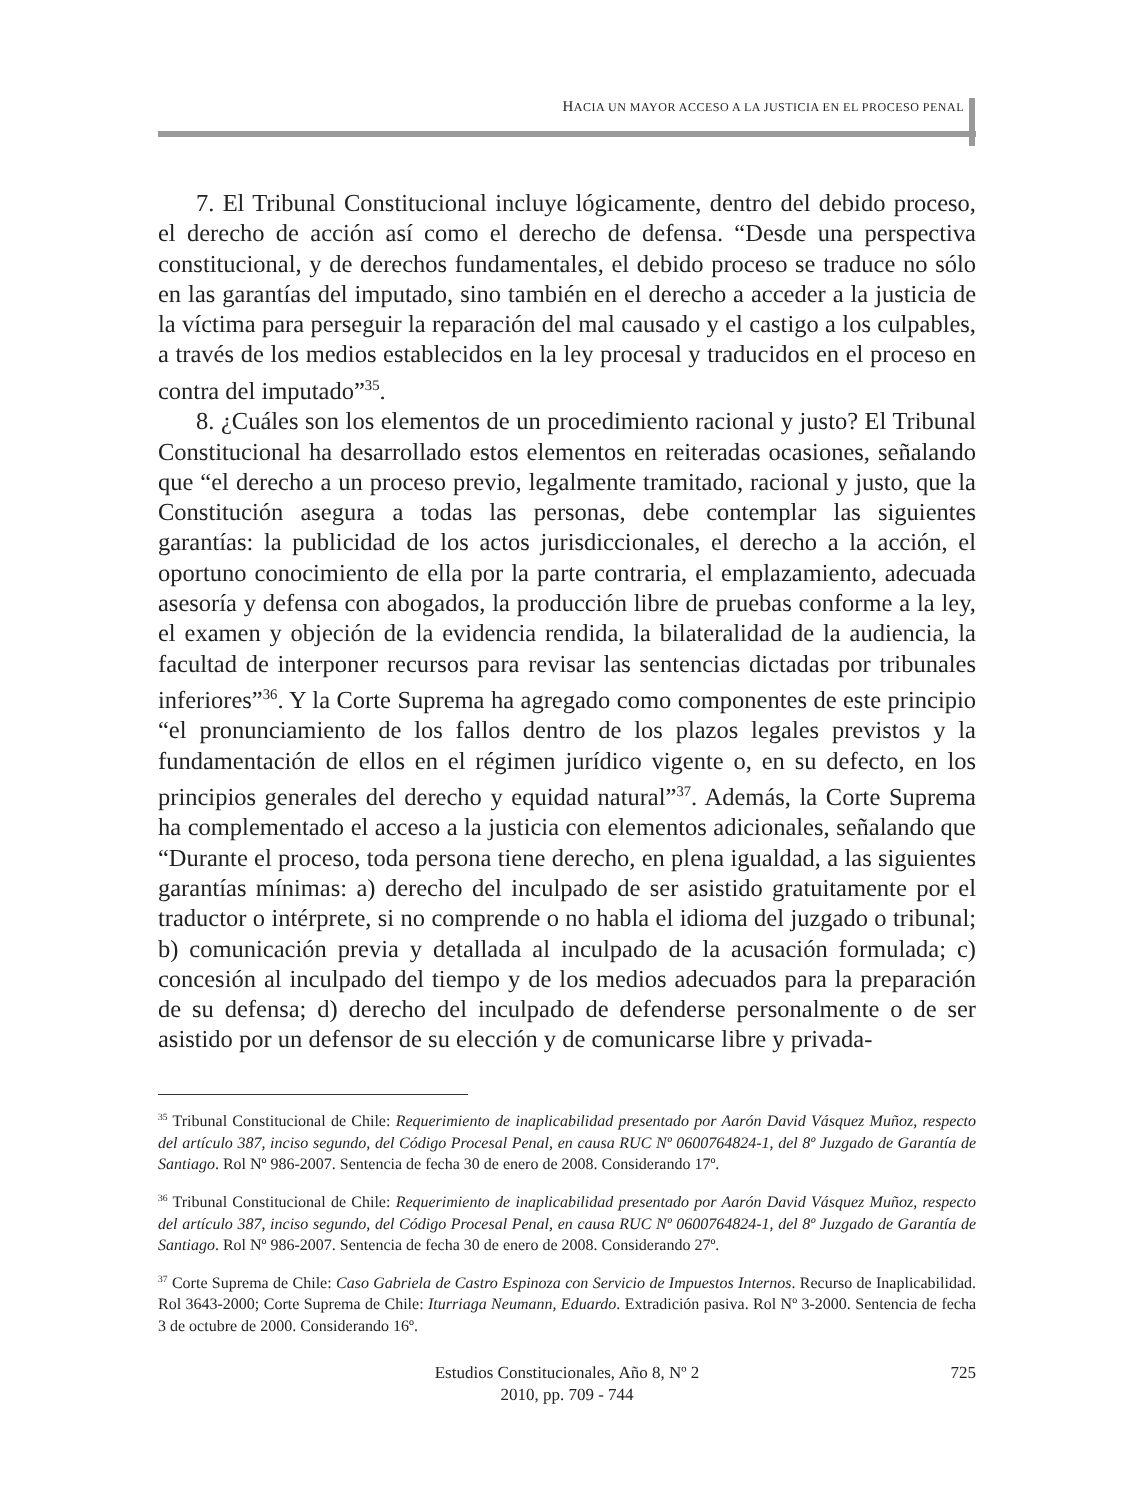HACIA UN MAYOR ACCESO A LA JUSTICIA EN EL PROCESO PENAL
7. El Tribunal Constitucional incluye lógicamente, dentro del debido proceso, el derecho de acción así como el derecho de defensa. “Desde una perspectiva constitucional, y de derechos fundamentales, el debido proceso se traduce no sólo en las garantías del imputado, sino también en el derecho a acceder a la justicia de la víctima para perseguir la reparación del mal causado y el castigo a los culpables, a través de los medios establecidos en la ley procesal y traducidos en el proceso en contra del imputado”<sup>35</sup>.
8. ¿Cuáles son los elementos de un procedimiento racional y justo? El Tribunal Constitucional ha desarrollado estos elementos en reiteradas ocasiones, señalando que “el derecho a un proceso previo, legalmente tramitado, racional y justo, que la Constitución asegura a todas las personas, debe contemplar las siguientes garantías: la publicidad de los actos jurisdiccionales, el derecho a la acción, el oportuno conocimiento de ella por la parte contraria, el emplazamiento, adecuada asesoría y defensa con abogados, la producción libre de pruebas conforme a la ley, el examen y objeción de la evidencia rendida, la bilateralidad de la audiencia, la facultad de interponer recursos para revisar las sentencias dictadas por tribunales inferiores”<sup>36</sup>. Y la Corte Suprema ha agregado como componentes de este principio “el pronunciamiento de los fallos dentro de los plazos legales previstos y la fundamentación de ellos en el régimen jurídico vigente o, en su defecto, en los principios generales del derecho y equidad natural”<sup>37</sup>. Además, la Corte Suprema ha complementado el acceso a la justicia con elementos adicionales, señalando que “Durante el proceso, toda persona tiene derecho, en plena igualdad, a las siguientes garantías mínimas: a) derecho del inculpado de ser asistido gratuitamente por el traductor o intérprete, si no comprende o no habla el idioma del juzgado o tribunal; b) comunicación previa y detallada al inculpado de la acusación formulada; c) concesión al inculpado del tiempo y de los medios adecuados para la preparación de su defensa; d) derecho del inculpado de defenderse personalmente o de ser asistido por un defensor de su elección y de comunicarse libre y privada-
<sup>35</sup> Tribunal Constitucional de Chile: Requerimiento de inaplicabilidad presentado por Aarón David Vásquez Muñoz, respecto del artículo 387, inciso segundo, del Código Procesal Penal, en causa RUC Nº 0600764824-1, del 8º Juzgado de Garantía de Santiago. Rol Nº 986-2007. Sentencia de fecha 30 de enero de 2008. Considerando 17º.
<sup>36</sup> Tribunal Constitucional de Chile: Requerimiento de inaplicabilidad presentado por Aarón David Vásquez Muñoz, respecto del artículo 387, inciso segundo, del Código Procesal Penal, en causa RUC Nº 0600764824-1, del 8º Juzgado de Garantía de Santiago. Rol Nº 986-2007. Sentencia de fecha 30 de enero de 2008. Considerando 27º.
<sup>37</sup> Corte Suprema de Chile: Caso Gabriela de Castro Espinoza con Servicio de Impuestos Internos. Recurso de Inaplicabilidad. Rol 3643-2000; Corte Suprema de Chile: Iturriaga Neumann, Eduardo. Extradición pasiva. Rol Nº 3-2000. Sentencia de fecha 3 de octubre de 2000. Considerando 16º.
Estudios Constitucionales, Año 8, Nº 2
2010, pp. 709 - 744
725